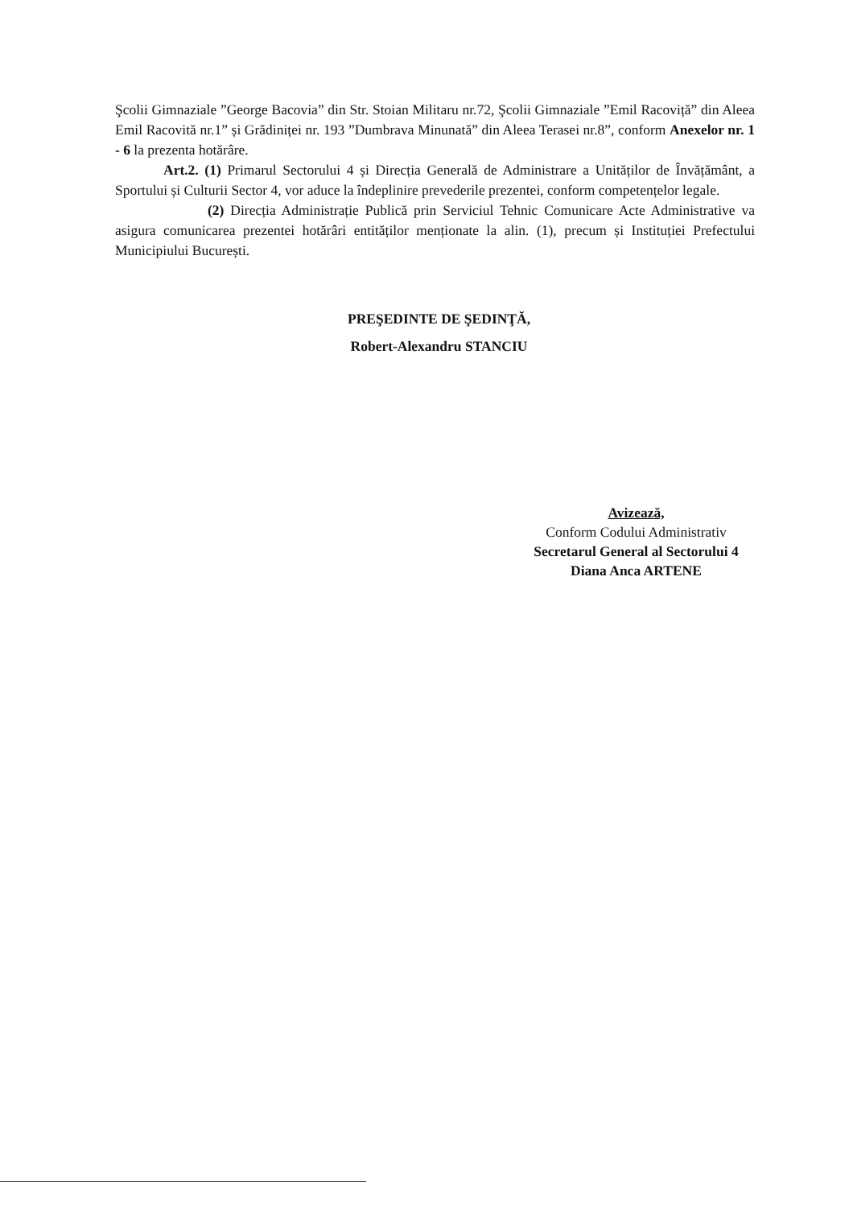Şcolii Gimnaziale ”George Bacovia” din Str. Stoian Militaru nr.72, Şcolii Gimnaziale ”Emil Racoviță” din Aleea Emil Racovită nr.1” și Grădiniței nr. 193 ”Dumbrava Minunată” din Aleea Terasei nr.8”, conform Anexelor nr. 1 - 6 la prezenta hotărâre.
Art.2. (1) Primarul Sectorului 4 și Direcția Generală de Administrare a Unităților de Învățământ, a Sportului și Culturii Sector 4, vor aduce la îndeplinire prevederile prezentei, conform competențelor legale.
(2) Direcția Administrație Publică prin Serviciul Tehnic Comunicare Acte Administrative va asigura comunicarea prezentei hotărâri entităților menționate la alin. (1), precum și Instituției Prefectului Municipiului București.
PREŞEDINTE DE ŞEDINŢĂ,
Robert-Alexandru STANCIU
Avizează,
Conform Codului Administrativ
Secretarul General al Sectorului 4
Diana Anca ARTENE